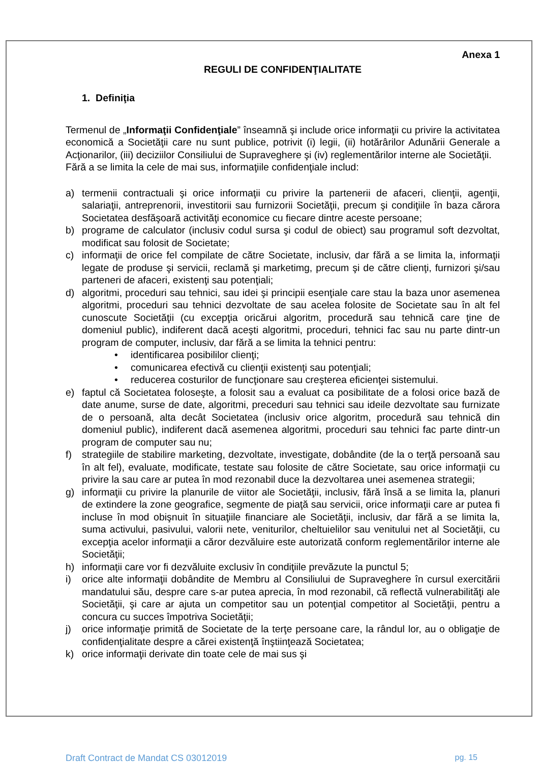Anexa 1
REGULI DE CONFIDENŢIALITATE
1. Definiţia
Termenul de „Informaţii Confidenţiale” înseamnă şi include orice informaţii cu privire la activitatea economică a Societăţii care nu sunt publice, potrivit (i) legii, (ii) hotărârilor Adunării Generale a Acţionarilor, (iii) deciziilor Consiliului de Supraveghere şi (iv) reglementărilor interne ale Societăţii.
Fără a se limita la cele de mai sus, informaţiile confidenţiale includ:
a) termenii contractuali şi orice informaţii cu privire la partenerii de afaceri, clienţii, agenţii, salariaţii, antreprenorii, investitorii sau furnizorii Societăţii, precum şi condiţiile în baza cărora Societatea desfăşoară activităţi economice cu fiecare dintre aceste persoane;
b) programe de calculator (inclusiv codul sursa şi codul de obiect) sau programul soft dezvoltat, modificat sau folosit de Societate;
c) informaţii de orice fel compilate de către Societate, inclusiv, dar fără a se limita la, informaţii legate de produse şi servicii, reclamă şi marketimg, precum şi de către clienţi, furnizori şi/sau parteneri de afaceri, existenţi sau potenţiali;
d) algoritmi, proceduri sau tehnici, sau idei şi principii esenţiale care stau la baza unor asemenea algoritmi, proceduri sau tehnici dezvoltate de sau acelea folosite de Societate sau în alt fel cunoscute Societăţii (cu excepţia oricărui algoritm, procedură sau tehnică care ţine de domeniul public), indiferent dacă aceşti algoritmi, proceduri, tehnici fac sau nu parte dintr-un program de computer, inclusiv, dar fără a se limita la tehnici pentru:
• identificarea posibililor clienţi;
• comunicarea efectivă cu clienţii existenţi sau potenţiali;
• reducerea costurilor de funcţionare sau creşterea eficienţei sistemului.
e) faptul că Societatea foloseşte, a folosit sau a evaluat ca posibilitate de a folosi orice bază de date anume, surse de date, algoritmi, preceduri sau tehnici sau ideile dezvoltate sau furnizate de o persoană, alta decât Societatea (inclusiv orice algoritm, procedură sau tehnică din domeniul public), indiferent dacă asemenea algoritmi, proceduri sau tehnici fac parte dintr-un program de computer sau nu;
f) strategiile de stabilire marketing, dezvoltate, investigate, dobândite (de la o terţă persoană sau în alt fel), evaluate, modificate, testate sau folosite de către Societate, sau orice informaţii cu privire la sau care ar putea în mod rezonabil duce la dezvoltarea unei asemenea strategii;
g) informaţii cu privire la planurile de viitor ale Societăţii, inclusiv, fără însă a se limita la, planuri de extindere la zone geografice, segmente de piaţă sau servicii, orice informaţii care ar putea fi incluse în mod obişnuit în situaţiile financiare ale Societăţii, inclusiv, dar fără a se limita la, suma activului, pasivului, valorii nete, veniturilor, cheltuielilor sau venitului net al Societăţii, cu excepţia acelor informaţii a căror dezvăluire este autorizată conform reglementărilor interne ale Societăţii;
h) informaţii care vor fi dezvăluite exclusiv în condiţiile prevăzute la punctul 5;
i) orice alte informaţii dobândite de Membru al Consiliului de Supraveghere în cursul exercitării mandatului său, despre care s-ar putea aprecia, în mod rezonabil, că reflectă vulnerabilităţi ale Societăţii, şi care ar ajuta un competitor sau un potenţial competitor al Societăţii, pentru a concura cu succes împotriva Societăţii;
j) orice informaţie primită de Societate de la terţe persoane care, la rândul lor, au o obligaţie de confidenţialitate despre a cărei existenţă înştiinţează Societatea;
k) orice informaţii derivate din toate cele de mai sus şi
Draft Contract de Mandat CS 03012019 pg. 15